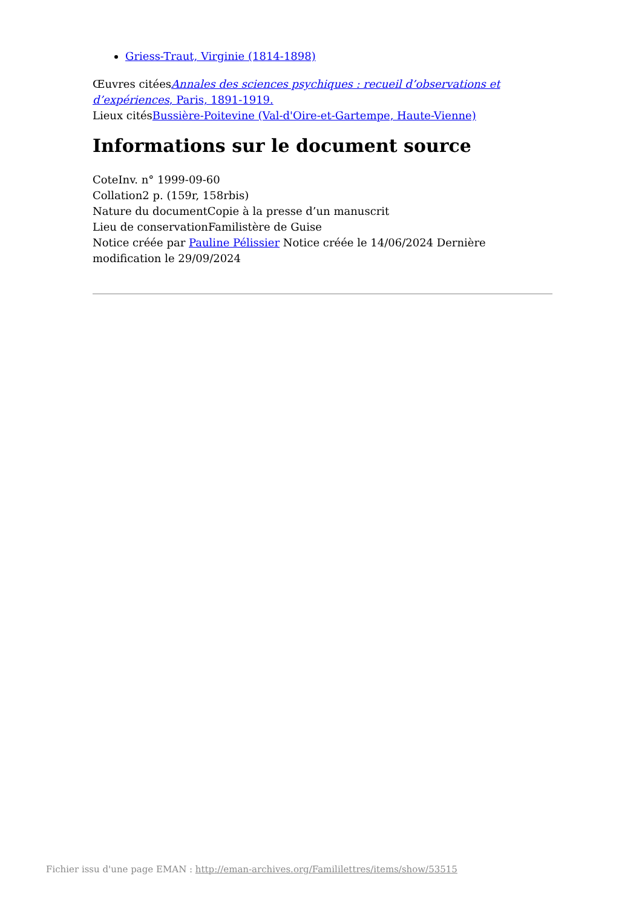Griess-Traut, Virginie (1814-1898)
Œuvres citéesAnnales des sciences psychiques : recueil d’observations et d’expériences, Paris, 1891-1919.
Lieux citésBussière-Poitevine (Val-d'Oire-et-Gartempe, Haute-Vienne)
Informations sur le document source
CoteInv. n° 1999-09-60
Collation2 p. (159r, 158rbis)
Nature du documentCopie à la presse d’un manuscrit
Lieu de conservationFamilistère de Guise
Notice créée par Pauline Pélissier Notice créée le 14/06/2024 Dernière modification le 29/09/2024
Fichier issu d'une page EMAN : http://eman-archives.org/Famililettres/items/show/53515